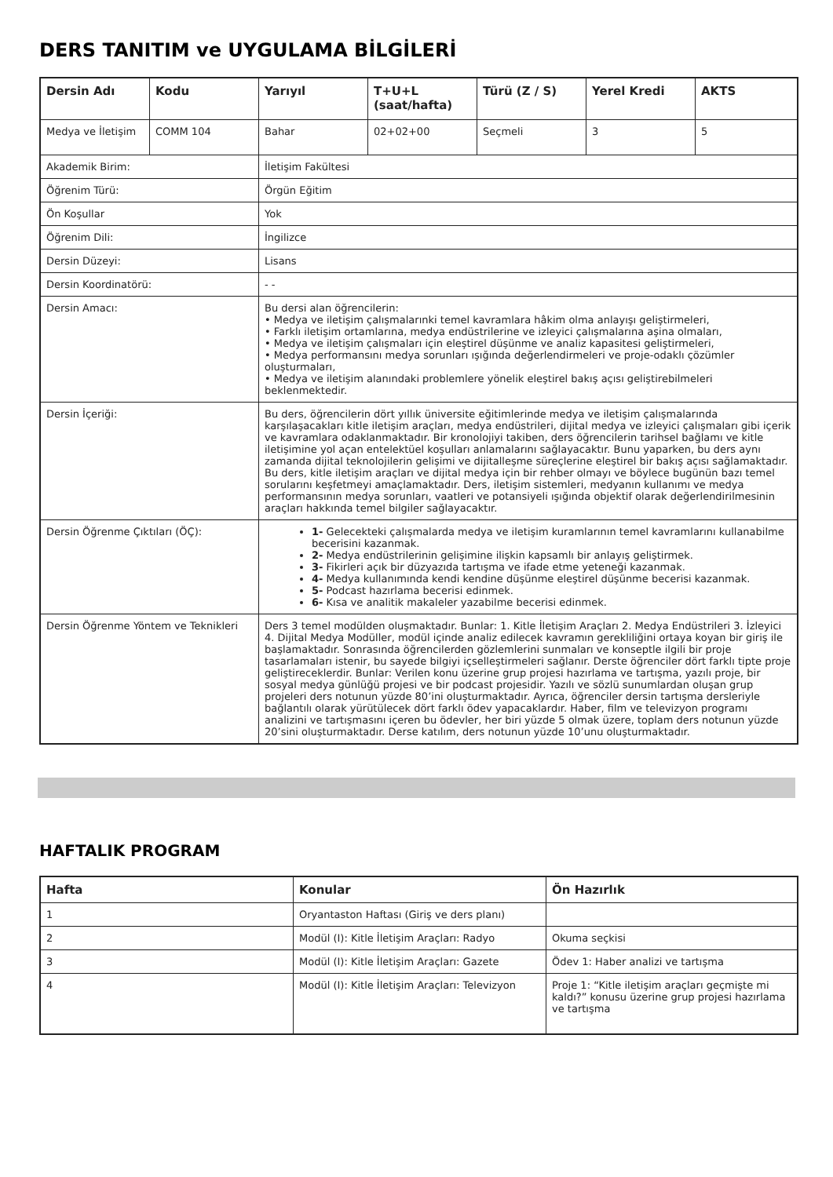DERS TANITIM ve UYGULAMA BİLGİLERİ
| Dersin Adı | Kodu | Yarıyıl | T+U+L (saat/hafta) | Türü (Z / S) | Yerel Kredi | AKTS |
| --- | --- | --- | --- | --- | --- | --- |
| Medya ve İletişim | COMM 104 | Bahar | 02+02+00 | Seçmeli | 3 | 5 |
| Akademik Birim: | | İletişim Fakültesi | | | | |
| Öğrenim Türü: | | Örgün Eğitim | | | | |
| Ön Koşullar | | Yok | | | | |
| Öğrenim Dili: | | İngilizce | | | | |
| Dersin Düzeyi: | | Lisans | | | | |
| Dersin Koordinatörü: | | - - | | | | |
| Dersin Amacı: | | Bu dersi alan öğrencilerin: • Medya ve iletişim çalışmalarınki temel kavramlara hâkim olma anlayışı geliştirmeleri, • Farklı iletişim ortamlarına, medya endüstrilerine ve izleyici çalışmalarına aşina olmaları, • Medya ve iletişim çalışmaları için eleştirel düşünme ve analiz kapasitesi geliştirmeleri, • Medya performansını medya sorunları ışığında değerlendirmeleri ve proje-odaklı çözümler oluşturmaları, • Medya ve iletişim alanındaki problemlere yönelik eleştirel bakış açısı geliştirebilmeleri beklenmektedir. | | | | |
| Dersin İçeriği: | | Bu ders, öğrencilerin dört yıllık üniversite eğitimlerinde medya ve iletişim çalışmalarında karşılaşacakları kitle iletişim araçları, medya endüstrileri, dijital medya ve izleyici çalışmaları gibi içerik ve kavramlara odaklanmaktadır. Bir kronolojiyi takiben, ders öğrencilerin tarihsel bağlamı ve kitle iletişimine yol açan entelektüel koşulları anlamalarını sağlayacaktır. Bunu yaparken, bu ders aynı zamanda dijital teknolojilerin gelişimi ve dijitalleşme süreçlerine eleştirel bir bakış açısı sağlamaktadır. Bu ders, kitle iletişim araçları ve dijital medya için bir rehber olmayı ve böylece bugünün bazı temel sorularını keşfetmeyi amaçlamaktadır. Ders, iletişim sistemleri, medyanın kullanımı ve medya performansının medya sorunları, vaatleri ve potansiyeli ışığında objektif olarak değerlendirilmesinin araçları hakkında temel bilgiler sağlayacaktır. | | | | |
| Dersin Öğrenme Çıktıları (ÖÇ): | | 1- Gelecekteki çalışmalarda medya ve iletişim kuramlarının temel kavramlarını kullanabilme becerisini kazanmak. 2- Medya endüstrilerinin gelişimine ilişkin kapsamlı bir anlayış geliştirmek. 3- Fikirleri açık bir düzyazıda tartışma ve ifade etme yeteneği kazanmak. 4- Medya kullanımında kendi kendine düşünme eleştirel düşünme becerisi kazanmak. 5- Podcast hazırlama becerisi edinmek. 6- Kısa ve analitik makaleler yazabilme becerisi edinmek. | | | | |
| Dersin Öğrenme Yöntem ve Teknikleri | | Ders 3 temel modülden oluşmaktadır. Bunlar: 1. Kitle İletişim Araçları 2. Medya Endüstrileri 3. İzleyici 4. Dijital Medya Modüller, modül içinde analiz edilecek kavramın gerekliliğini ortaya koyan bir giriş ile başlamaktadır. Sonrasında öğrencilerden gözlemlerini sunmaları ve konseptle ilgili bir proje tasarlamaları istenir, bu sayede bilgiyi içselleştirmeleri sağlanır. Derste öğrenciler dört farklı tipte proje geliştireceklerdir. Bunlar: Verilen konu üzerine grup projesi hazırlama ve tartışma, yazılı proje, bir sosyal medya günlüğü projesi ve bir podcast projesidir. Yazılı ve sözlü sunumlardan oluşan grup projeleri ders notunun yüzde 80’ini oluşturmaktadır. Ayrıca, öğrenciler dersin tartışma dersleriyle bağlantılı olarak yürütülecek dört farklı ödev yapacaklardır. Haber, film ve televizyon programı analizini ve tartışmasını içeren bu ödevler, her biri yüzde 5 olmak üzere, toplam ders notunun yüzde 20’sini oluşturmaktadır. Derse katılım, ders notunun yüzde 10’unu oluşturmaktadır. | | | | |
HAFTALIK PROGRAM
| Hafta | Konular | Ön Hazırlık |
| --- | --- | --- |
| 1 | Oryantaston Haftası (Giriş ve ders planı) | |
| 2 | Modül (I): Kitle İletişim Araçları: Radyo | Okuma seçkisi |
| 3 | Modül (I): Kitle İletişim Araçları: Gazete | Ödev 1: Haber analizi ve tartışma |
| 4 | Modül (I): Kitle İletişim Araçları: Televizyon | Proje 1: “Kitle iletişim araçları geçmişte mi kaldı?” konusu üzerine grup projesi hazırlama ve tartışma |